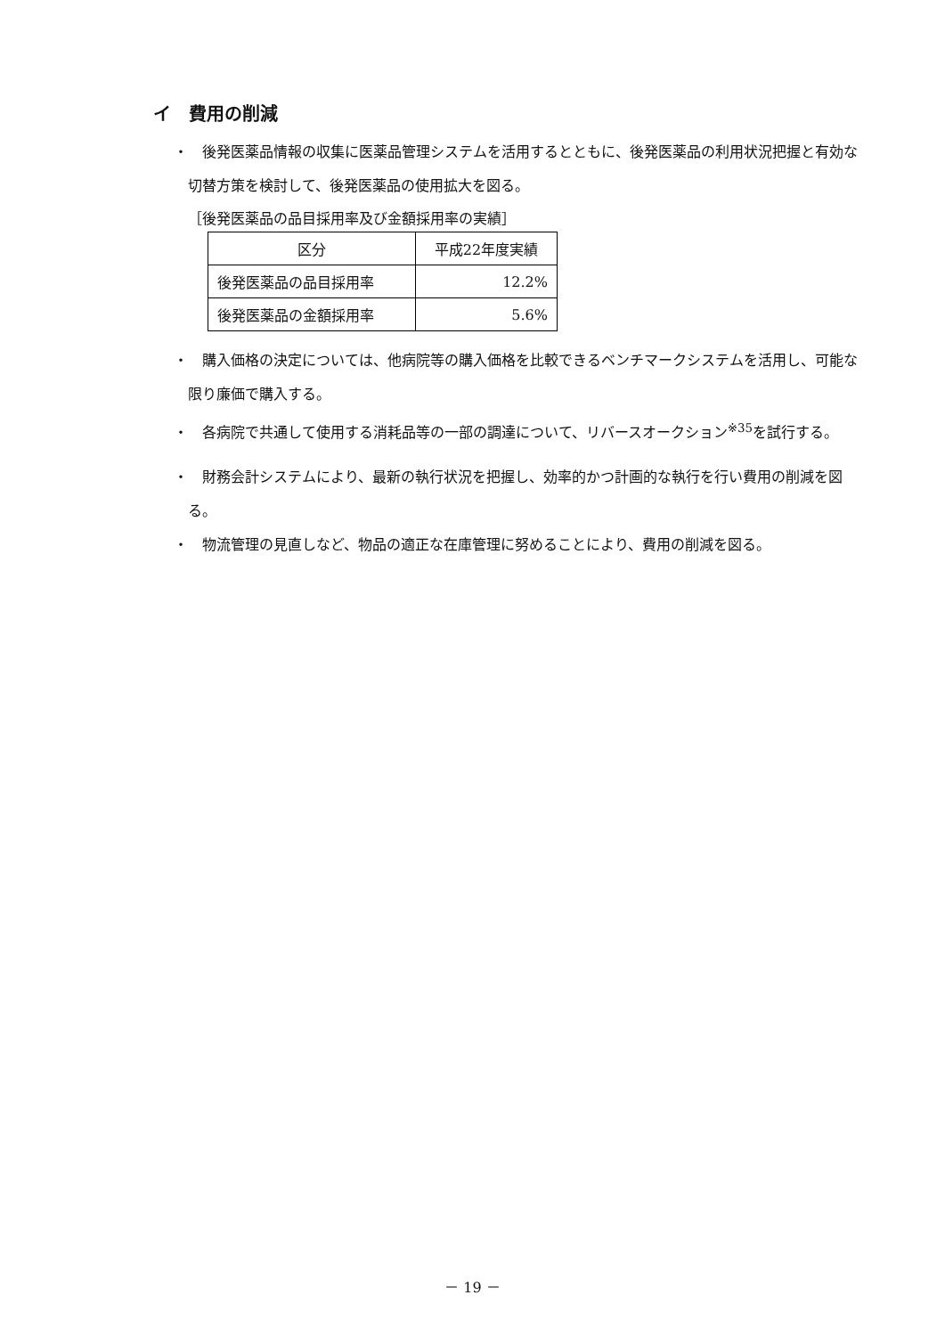イ　費用の削減
・　後発医薬品情報の収集に医薬品管理システムを活用するとともに、後発医薬品の利用状況把握と有効な切替方策を検討して、後発医薬品の使用拡大を図る。
［後発医薬品の品目採用率及び金額採用率の実績］
| 区分 | 平成22年度実績 |
| --- | --- |
| 後発医薬品の品目採用率 | 12.2% |
| 後発医薬品の金額採用率 | 5.6% |
・　購入価格の決定については、他病院等の購入価格を比較できるベンチマークシステムを活用し、可能な限り廉価で購入する。
・　各病院で共通して使用する消耗品等の一部の調達について、リバースオークション<sup>※35</sup>を試行する。
・　財務会計システムにより、最新の執行状況を把握し、効率的かつ計画的な執行を行い費用の削減を図る。
・　物流管理の見直しなど、物品の適正な在庫管理に努めることにより、費用の削減を図る。
－ 19 －